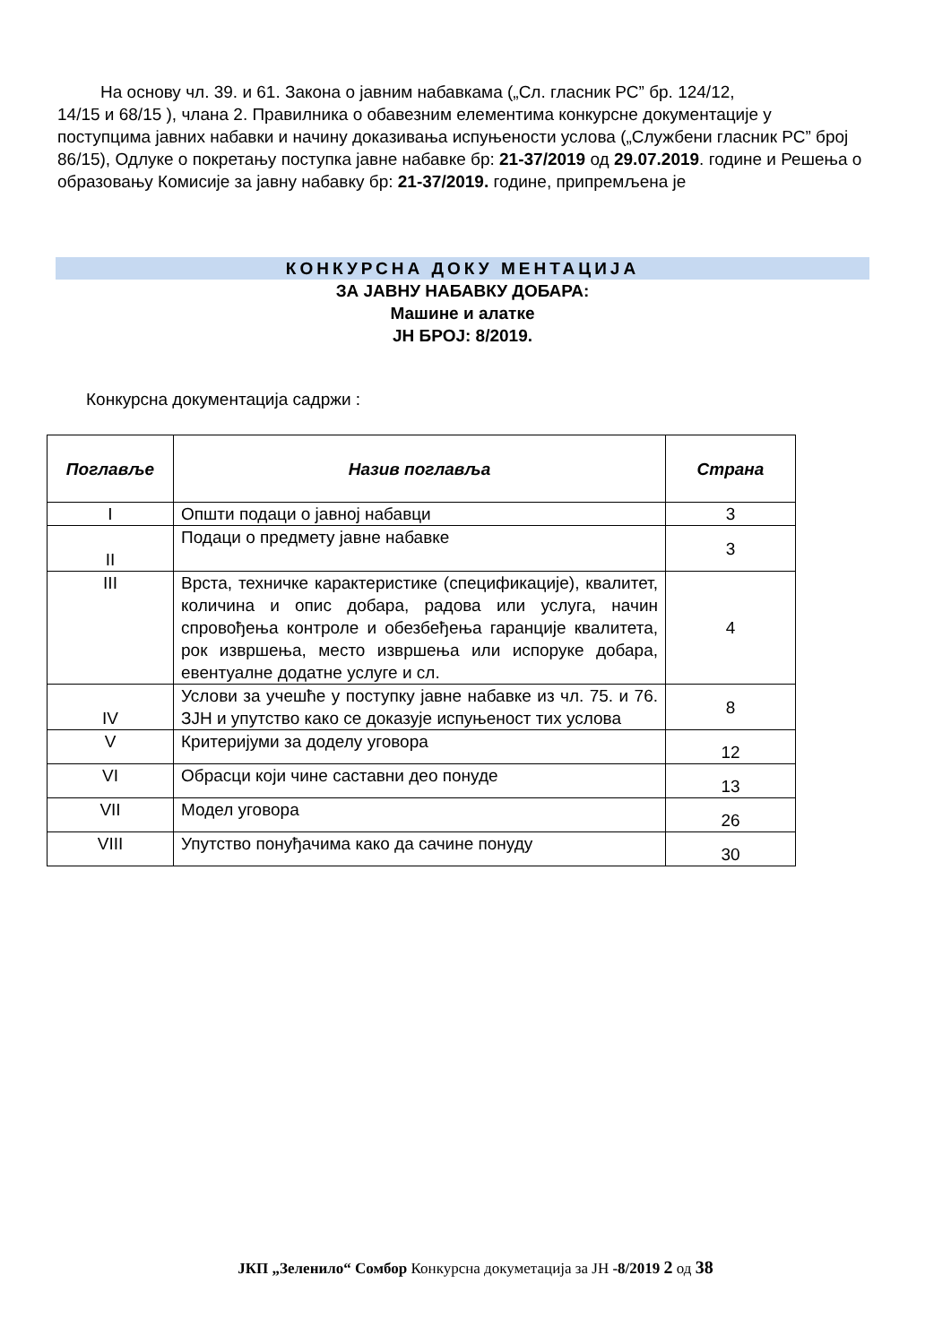На основу чл. 39. и 61. Закона о јавним набавкама („Сл. гласник РС” бр. 124/12,
14/15 и 68/15 ), члана 2. Правилника о обавезним елементима конкурсне документације у поступцима јавних набавки и начину доказивања испуњености услова („Службени гласник РС” број 86/15), Одлуке о покретању поступка јавне набавке бр: 21-37/2019 од 29.07.2019. године и Решења о образовању Комисије за јавну набавку бр: 21-37/2019. године, припремљена је
КОНКУРСНА ДОКУ МЕНТАЦИЈА
ЗА ЈАВНУ НАБАВКУ ДОБАРА:
Машине и алатке
ЈН БРОЈ: 8/2019.
Конкурсна документација садржи :
| Поглавље | Назив поглавља | Страна |
| --- | --- | --- |
| I | Општи подаци о јавној набавци | 3 |
| II | Подаци о предмету јавне набавке | 3 |
| III | Врста, техничке карактеристике (спецификације), квалитет, количина и опис добара, радова или услуга, начин спровођења контроле и обезбеђења гаранције квалитета, рок извршења, место извршења или испоруке добара, евентуалне додатне услуге и сл. | 4 |
| IV | Услови за учешће у поступку јавне набавке из чл. 75. и 76. ЗЈН и упутство како се доказује испуњеност тих услова | 8 |
| V | Критеријуми за доделу уговора | 12 |
| VI | Обрасци који чине саставни део понуде | 13 |
| VII | Модел уговора | 26 |
| VIII | Упутство понуђачима како да сачине понуду | 30 |
ЈКП „Зеленило“ Сомбор Конкурсна докуметација за ЈН -8/2019 2 од 38